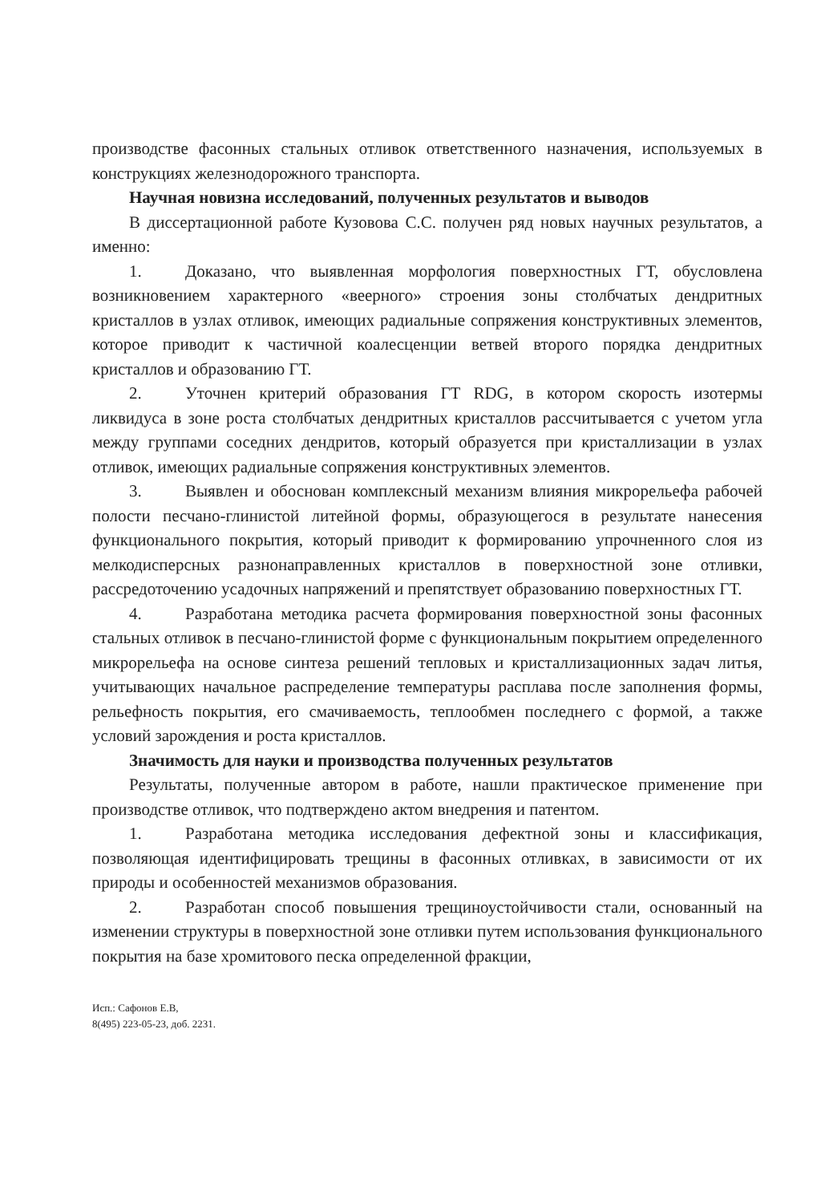производстве фасонных стальных отливок ответственного назначения, используемых в конструкциях железнодорожного транспорта.
Научная новизна исследований, полученных результатов и выводов
В диссертационной работе Кузовова С.С. получен ряд новых научных результатов, а именно:
1. Доказано, что выявленная морфология поверхностных ГТ, обусловлена возникновением характерного «веерного» строения зоны столбчатых дендритных кристаллов в узлах отливок, имеющих радиальные сопряжения конструктивных элементов, которое приводит к частичной коалесценции ветвей второго порядка дендритных кристаллов и образованию ГТ.
2. Уточнен критерий образования ГТ RDG, в котором скорость изотермы ликвидуса в зоне роста столбчатых дендритных кристаллов рассчитывается с учетом угла между группами соседних дендритов, который образуется при кристаллизации в узлах отливок, имеющих радиальные сопряжения конструктивных элементов.
3. Выявлен и обоснован комплексный механизм влияния микрорельефа рабочей полости песчано-глинистой литейной формы, образующегося в результате нанесения функционального покрытия, который приводит к формированию упрочненного слоя из мелкодисперсных разнонаправленных кристаллов в поверхностной зоне отливки, рассредоточению усадочных напряжений и препятствует образованию поверхностных ГТ.
4. Разработана методика расчета формирования поверхностной зоны фасонных стальных отливок в песчано-глинистой форме с функциональным покрытием определенного микрорельефа на основе синтеза решений тепловых и кристаллизационных задач литья, учитывающих начальное распределение температуры расплава после заполнения формы, рельефность покрытия, его смачиваемость, теплообмен последнего с формой, а также условий зарождения и роста кристаллов.
Значимость для науки и производства полученных результатов
Результаты, полученные автором в работе, нашли практическое применение при производстве отливок, что подтверждено актом внедрения и патентом.
1. Разработана методика исследования дефектной зоны и классификация, позволяющая идентифицировать трещины в фасонных отливках, в зависимости от их природы и особенностей механизмов образования.
2. Разработан способ повышения трещиноустойчивости стали, основанный на изменении структуры в поверхностной зоне отливки путем использования функционального покрытия на базе хромитового песка определенной фракции,
Исп.: Сафонов Е.В,
8(495) 223-05-23, доб. 2231.